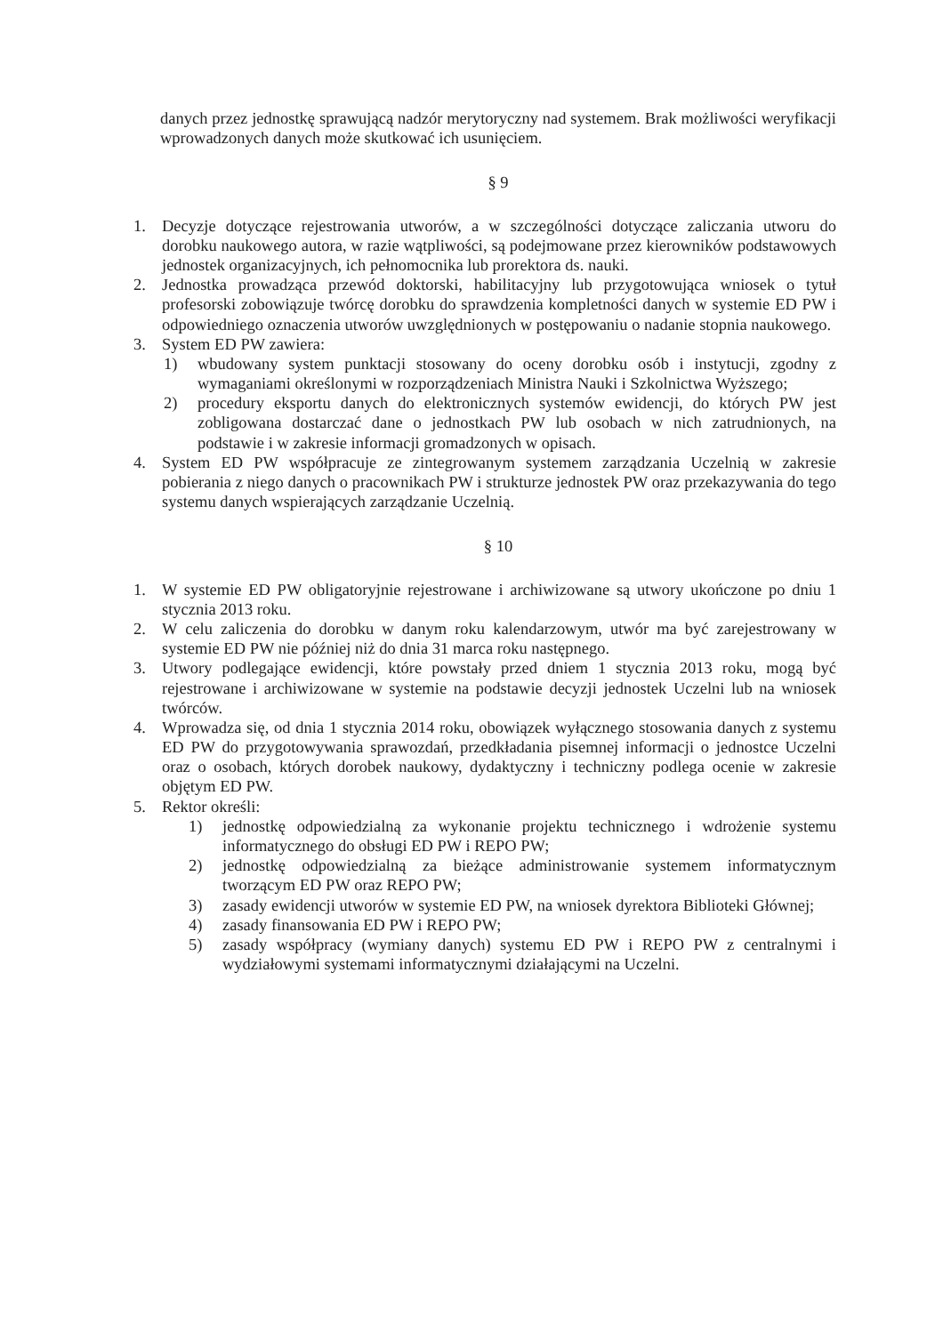danych przez jednostkę sprawującą nadzór merytoryczny nad systemem. Brak możliwości weryfikacji wprowadzonych danych może skutkować ich usunięciem.
§ 9
1. Decyzje dotyczące rejestrowania utworów, a w szczególności dotyczące zaliczania utworu do dorobku naukowego autora, w razie wątpliwości, są podejmowane przez kierowników podstawowych jednostek organizacyjnych, ich pełnomocnika lub prorektora ds. nauki.
2. Jednostka prowadząca przewód doktorski, habilitacyjny lub przygotowująca wniosek o tytuł profesorski zobowiązuje twórcę dorobku do sprawdzenia kompletności danych w systemie ED PW i odpowiedniego oznaczenia utworów uwzględnionych w postępowaniu o nadanie stopnia naukowego.
3. System ED PW zawiera:
1) wbudowany system punktacji stosowany do oceny dorobku osób i instytucji, zgodny z wymaganiami określonymi w rozporządzeniach Ministra Nauki i Szkolnictwa Wyższego;
2) procedury eksportu danych do elektronicznych systemów ewidencji, do których PW jest zobligowana dostarczać dane o jednostkach PW lub osobach w nich zatrudnionych, na podstawie i w zakresie informacji gromadzonych w opisach.
4. System ED PW współpracuje ze zintegrowanym systemem zarządzania Uczelnią w zakresie pobierania z niego danych o pracownikach PW i strukturze jednostek PW oraz przekazywania do tego systemu danych wspierających zarządzanie Uczelnią.
§ 10
1. W systemie ED PW obligatoryjnie rejestrowane i archiwizowane są utwory ukończone po dniu 1 stycznia 2013 roku.
2. W celu zaliczenia do dorobku w danym roku kalendarzowym, utwór ma być zarejestrowany w systemie ED PW nie później niż do dnia 31 marca roku następnego.
3. Utwory podlegające ewidencji, które powstały przed dniem 1 stycznia 2013 roku, mogą być rejestrowane i archiwizowane w systemie na podstawie decyzji jednostek Uczelni lub na wniosek twórców.
4. Wprowadza się, od dnia 1 stycznia 2014 roku, obowiązek wyłącznego stosowania danych z systemu ED PW do przygotowywania sprawozdań, przedkładania pisemnej informacji o jednostce Uczelni oraz o osobach, których dorobek naukowy, dydaktyczny i techniczny podlega ocenie w zakresie objętym ED PW.
5. Rektor określi:
1) jednostkę odpowiedzialną za wykonanie projektu technicznego i wdrożenie systemu informatycznego do obsługi ED PW i REPO PW;
2) jednostkę odpowiedzialną za bieżące administrowanie systemem informatycznym tworzącym ED PW oraz REPO PW;
3) zasady ewidencji utworów w systemie ED PW, na wniosek dyrektora Biblioteki Głównej;
4) zasady finansowania ED PW i REPO PW;
5) zasady współpracy (wymiany danych) systemu ED PW i REPO PW z centralnymi i wydziałowymi systemami informatycznymi działającymi na Uczelni.